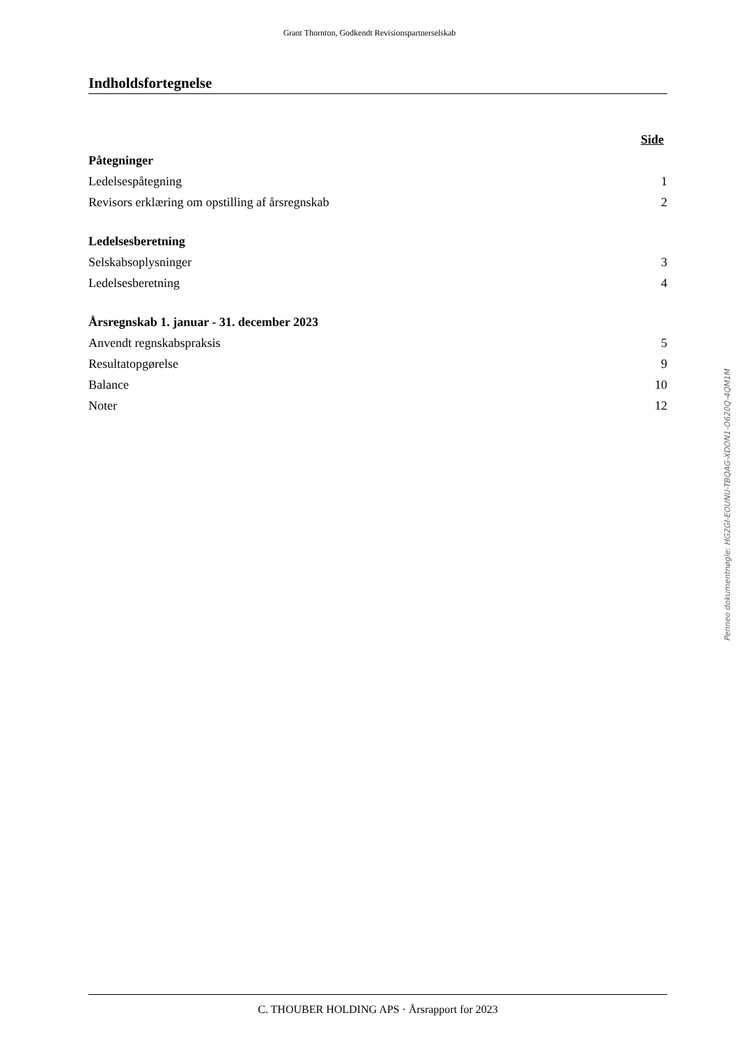Grant Thornton, Godkendt Revisionspartnerselskab
Indholdsfortegnelse
| | Side |
| Påtegninger | |
| Ledelsespåtegning | 1 |
| Revisors erklæring om opstilling af årsregnskab | 2 |
| Ledelsesberetning | |
| Selskabsoplysninger | 3 |
| Ledelsesberetning | 4 |
| Årsregnskab 1. januar - 31. december 2023 | |
| Anvendt regnskabspraksis | 5 |
| Resultatopgørelse | 9 |
| Balance | 10 |
| Noter | 12 |
Penneo dokumentnøgle: HG2GI-EOUNU-TBQAG-XDON1-O620Q-4QM1M
C. THOUBER HOLDING APS · Årsrapport for 2023